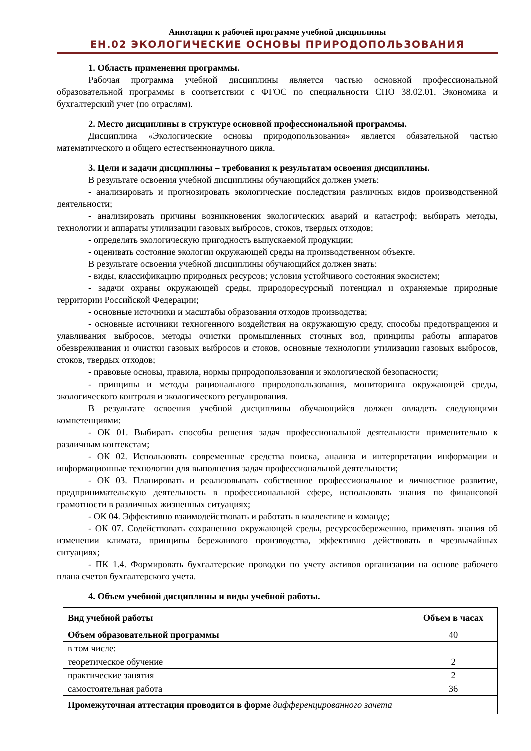Аннотация к рабочей программе учебной дисциплины
ЕН.02 ЭКОЛОГИЧЕСКИЕ ОСНОВЫ ПРИРОДОПОЛЬЗОВАНИЯ
1. Область применения программы.
Рабочая программа учебной дисциплины является частью основной профессиональной образовательной программы в соответствии с ФГОС по специальности СПО 38.02.01. Экономика и бухгалтерский учет (по отраслям).
2. Место дисциплины в структуре основной профессиональной программы.
Дисциплина «Экологические основы природопользования» является обязательной частью математического и общего естественнонаучного цикла.
3. Цели и задачи дисциплины – требования к результатам освоения дисциплины.
В результате освоения учебной дисциплины обучающийся должен уметь:
- анализировать и прогнозировать экологические последствия различных видов производственной деятельности;
- анализировать причины возникновения экологических аварий и катастроф; выбирать методы, технологии и аппараты утилизации газовых выбросов, стоков, твердых отходов;
- определять экологическую пригодность выпускаемой продукции;
- оценивать состояние экологии окружающей среды на производственном объекте.
В результате освоения учебной дисциплины обучающийся должен знать:
- виды, классификацию природных ресурсов; условия устойчивого состояния экосистем;
- задачи охраны окружающей среды, природоресурсный потенциал и охраняемые природные территории Российской Федерации;
- основные источники и масштабы образования отходов производства;
- основные источники техногенного воздействия на окружающую среду, способы предотвращения и улавливания выбросов, методы очистки промышленных сточных вод, принципы работы аппаратов обезвреживания и очистки газовых выбросов и стоков, основные технологии утилизации газовых выбросов, стоков, твердых отходов;
- правовые основы, правила, нормы природопользования и экологической безопасности;
- принципы и методы рационального природопользования, мониторинга окружающей среды, экологического контроля и экологического регулирования.
В результате освоения учебной дисциплины обучающийся должен овладеть следующими компетенциями:
- ОК 01. Выбирать способы решения задач профессиональной деятельности применительно к различным контекстам;
- ОК 02. Использовать современные средства поиска, анализа и интерпретации информации и информационные технологии для выполнения задач профессиональной деятельности;
- ОК 03. Планировать и реализовывать собственное профессиональное и личностное развитие, предпринимательскую деятельность в профессиональной сфере, использовать знания по финансовой грамотности в различных жизненных ситуациях;
- ОК 04. Эффективно взаимодействовать и работать в коллективе и команде;
- ОК 07. Содействовать сохранению окружающей среды, ресурсосбережению, применять знания об изменении климата, принципы бережливого производства, эффективно действовать в чрезвычайных ситуациях;
- ПК 1.4. Формировать бухгалтерские проводки по учету активов организации на основе рабочего плана счетов бухгалтерского учета.
4. Объем учебной дисциплины и виды учебной работы.
| Вид учебной работы | Объем в часах |
| --- | --- |
| Объем образовательной программы | 40 |
| в том числе: | |
| теоретическое обучение | 2 |
| практические занятия | 2 |
| самостоятельная работа | 36 |
| Промежуточная аттестация проводится в форме дифференцированного зачета | |